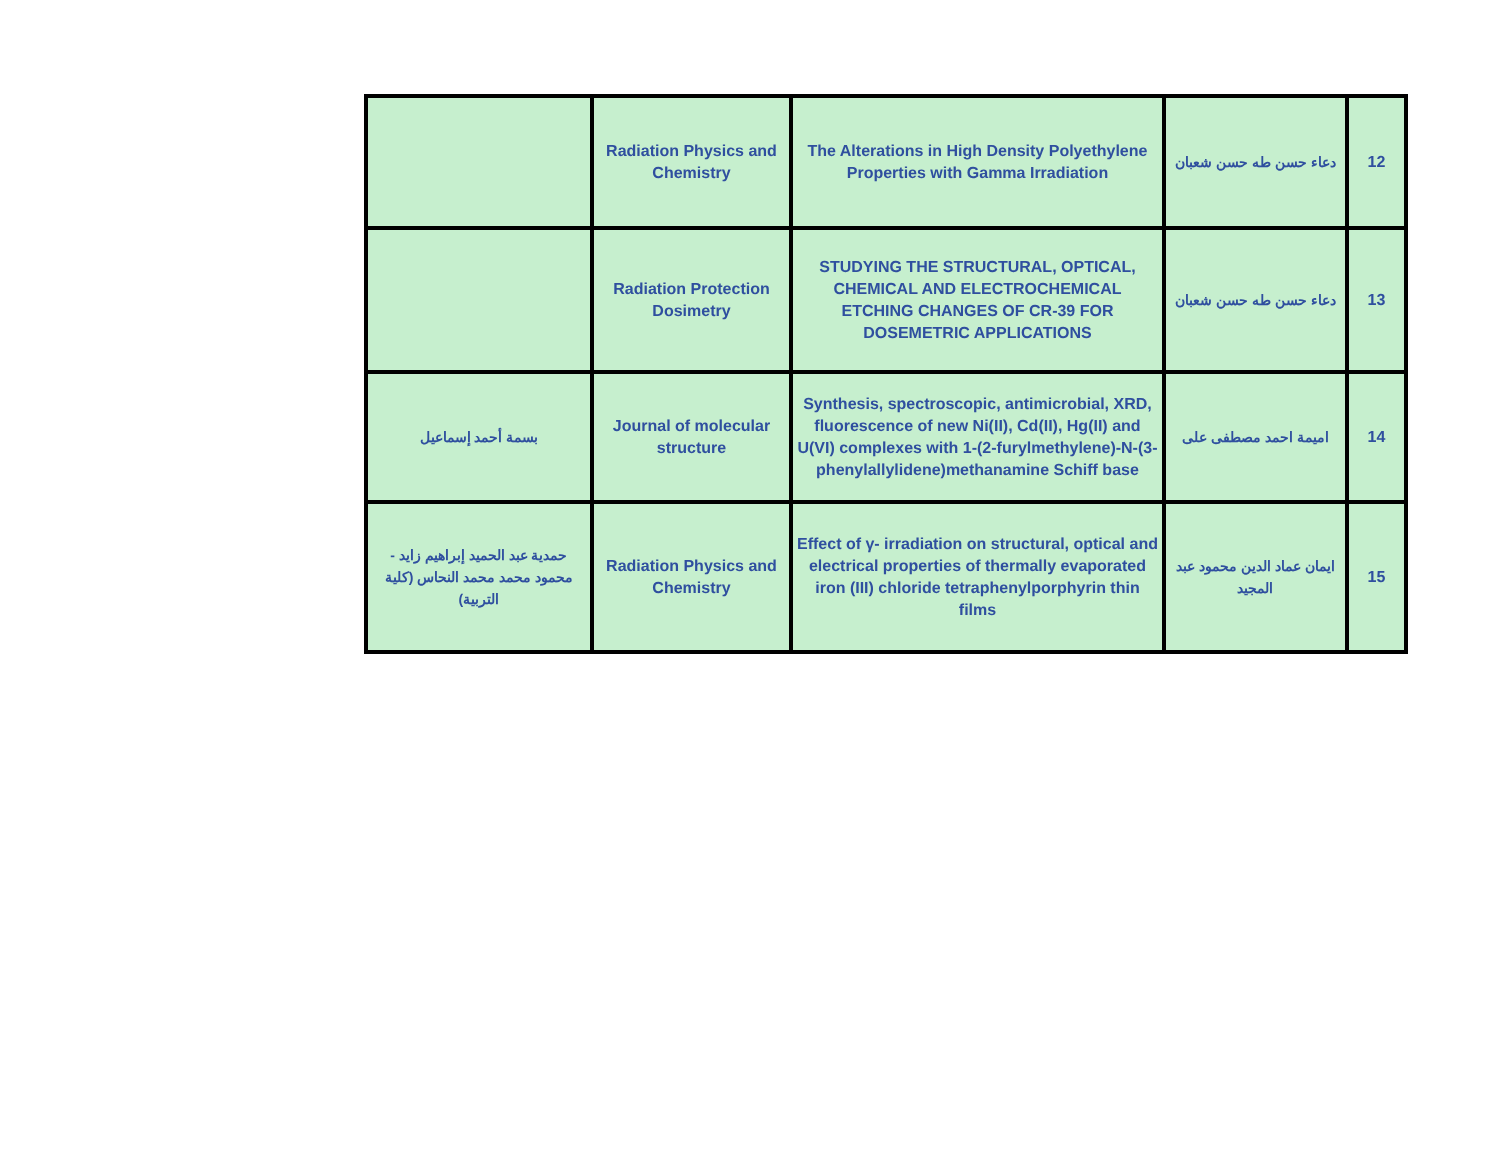| | Radiation Physics and Chemistry | The Alterations in High Density Polyethylene Properties with Gamma Irradiation | دعاء حسن طه حسن شعبان | 12 |
| | Radiation Protection Dosimetry | STUDYING THE STRUCTURAL, OPTICAL, CHEMICAL AND ELECTROCHEMICAL ETCHING CHANGES OF CR-39 FOR DOSEMETRIC APPLICATIONS | دعاء حسن طه حسن شعبان | 13 |
| بسمة أحمد إسماعيل | Journal of molecular structure | Synthesis, spectroscopic, antimicrobial, XRD, fluorescence of new Ni(II), Cd(II), Hg(II) and U(VI) complexes with 1-(2-furylmethylene)-N-(3-phenylallylidene)methanamine Schiff base | اميمة احمد مصطفى على | 14 |
| حمدية عبد الحميد إبراهيم زايد - محمود محمد محمد النحاس (كلية التربية) | Radiation Physics and Chemistry | Effect of γ- irradiation on structural, optical and electrical properties of thermally evaporated iron (III) chloride tetraphenylporphyrin thin films | ايمان عماد الدين محمود عبد المجيد | 15 |